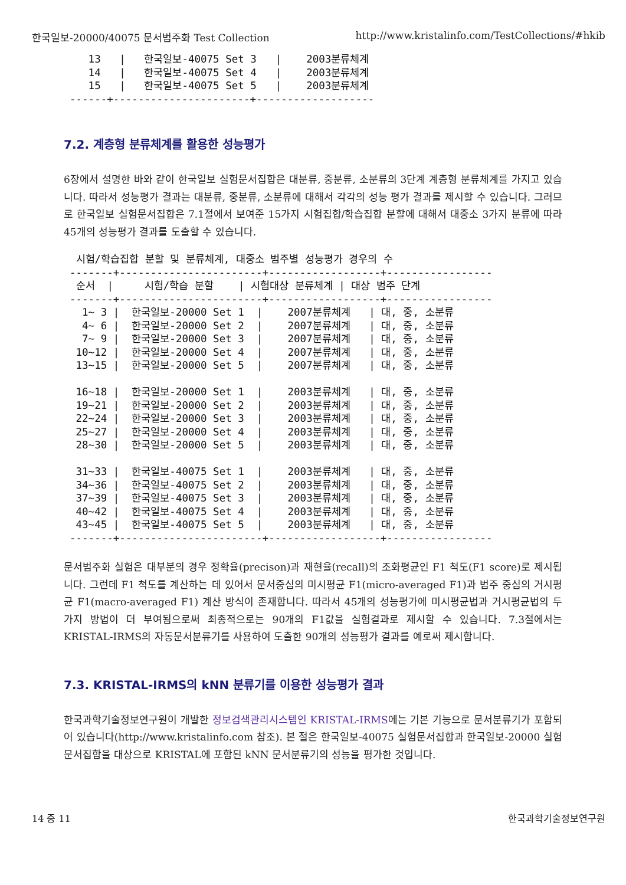한국일보-20000/40075 문서범주화 Test Collection http://www.kristalinfo.com/TestCollections/#hkib
   13   |   한국일보-40075 Set 3   |    2003분류체계
   14   |   한국일보-40075 Set 4   |    2003분류체계
   15   |   한국일보-40075 Set 5   |    2003분류체계
------+----------------------+-------------------
7.2. 계층형 분류체계를 활용한 성능평가
6장에서 설명한 바와 같이 한국일보 실험문서집합은 대분류, 중분류, 소분류의 3단계 계층형 분류체계를 가지고 있습니다. 따라서 성능평가 결과는 대분류, 중분류, 소분류에 대해서 각각의 성능 평가 결과를 제시할 수 있습니다. 그러므로 한국일보 실험문서집합은 7.1절에서 보여준 15가지 시험집합/학습집합 분할에 대해서 대중소 3가지 분류에 따라 45개의 성능평가 결과를 도출할 수 있습니다.
 시험/학습집합 분할 및 분류체계, 대중소 범주별 성능평가 경우의 수
-------+-----------------------+------------------+-----------------
 순서  |     시험/학습 분할    | 시험대상 분류체계 | 대상 범주 단계
-------+-----------------------+------------------+-----------------
  1~ 3 |  한국일보-20000 Set 1  |    2007분류체계   | 대, 중, 소분류
  4~ 6 |  한국일보-20000 Set 2  |    2007분류체계   | 대, 중, 소분류
  7~ 9 |  한국일보-20000 Set 3  |    2007분류체계   | 대, 중, 소분류
 10~12 |  한국일보-20000 Set 4  |    2007분류체계   | 대, 중, 소분류
 13~15 |  한국일보-20000 Set 5  |    2007분류체계   | 대, 중, 소분류

 16~18 |  한국일보-20000 Set 1  |    2003분류체계   | 대, 중, 소분류
 19~21 |  한국일보-20000 Set 2  |    2003분류체계   | 대, 중, 소분류
 22~24 |  한국일보-20000 Set 3  |    2003분류체계   | 대, 중, 소분류
 25~27 |  한국일보-20000 Set 4  |    2003분류체계   | 대, 중, 소분류
 28~30 |  한국일보-20000 Set 5  |    2003분류체계   | 대, 중, 소분류

 31~33 |  한국일보-40075 Set 1  |    2003분류체계   | 대, 중, 소분류
 34~36 |  한국일보-40075 Set 2  |    2003분류체계   | 대, 중, 소분류
 37~39 |  한국일보-40075 Set 3  |    2003분류체계   | 대, 중, 소분류
 40~42 |  한국일보-40075 Set 4  |    2003분류체계   | 대, 중, 소분류
 43~45 |  한국일보-40075 Set 5  |    2003분류체계   | 대, 중, 소분류
-------+-----------------------+------------------+-----------------
문서범주화 실험은 대부분의 경우 정확율(precison)과 재현율(recall)의 조화평균인 F1 척도(F1 score)로 제시됩니다. 그런데 F1 척도를 계산하는 데 있어서 문서중심의 미시평균 F1(micro-averaged F1)과 범주 중심의 거시평균 F1(macro-averaged F1) 계산 방식이 존재합니다. 따라서 45개의 성능평가에 미시평균법과 거시평균법의 두 가지 방법이 더 부여됨으로써 최종적으로는 90개의 F1값을 실험결과로 제시할 수 있습니다. 7.3절에서는 KRISTAL-IRMS의 자동문서분류기를 사용하여 도출한 90개의 성능평가 결과를 예로써 제시합니다.
7.3. KRISTAL-IRMS의 kNN 분류기를 이용한 성능평가 결과
한국과학기술정보연구원이 개발한 정보검색관리시스템인 KRISTAL-IRMS에는 기본 기능으로 문서분류기가 포함되어 있습니다(http://www.kristalinfo.com 참조). 본 절은 한국일보-40075 실험문서집합과 한국일보-20000 실험문서집합을 대상으로 KRISTAL에 포함된 kNN 문서분류기의 성능을 평가한 것입니다.
14 중 11 한국과학기술정보연구원